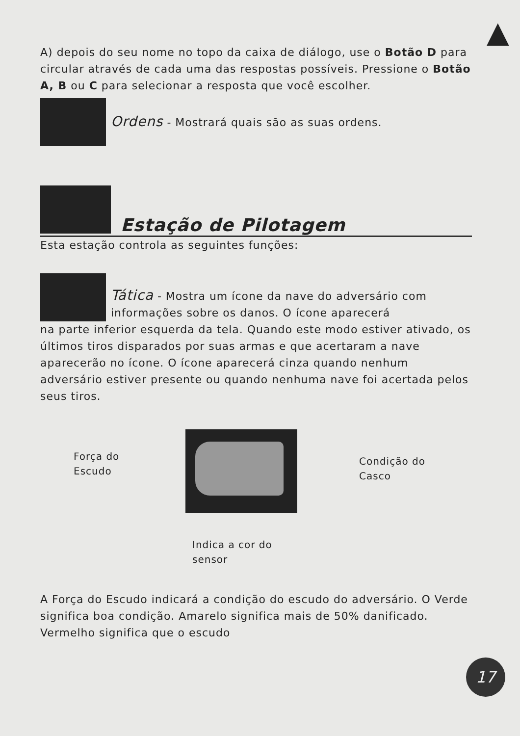▲
A) depois do seu nome no topo da caixa de diálogo, use o Botão D para circular através de cada uma das respostas possíveis. Pressione o Botão A, B ou C para selecionar a resposta que você escolher.
Ordens - Mostrará quais são as suas ordens.
Estação de Pilotagem
Esta estação controla as seguintes funções:
Tática - Mostra um ícone da nave do adversário com informações sobre os danos. O ícone aparecerá
na parte inferior esquerda da tela. Quando este modo estiver ativado, os últimos tiros disparados por suas armas e que acertaram a nave aparecerão no ícone. O ícone aparecerá cinza quando nenhum adversário estiver presente ou quando nenhuma nave foi acertada pelos seus tiros.
Força do
Escudo
Condição do
Casco
Indica a cor do
sensor
A Força do Escudo indicará a condição do escudo do adversário. O Verde significa boa condição. Amarelo significa mais de 50% danificado. Vermelho significa que o escudo
17